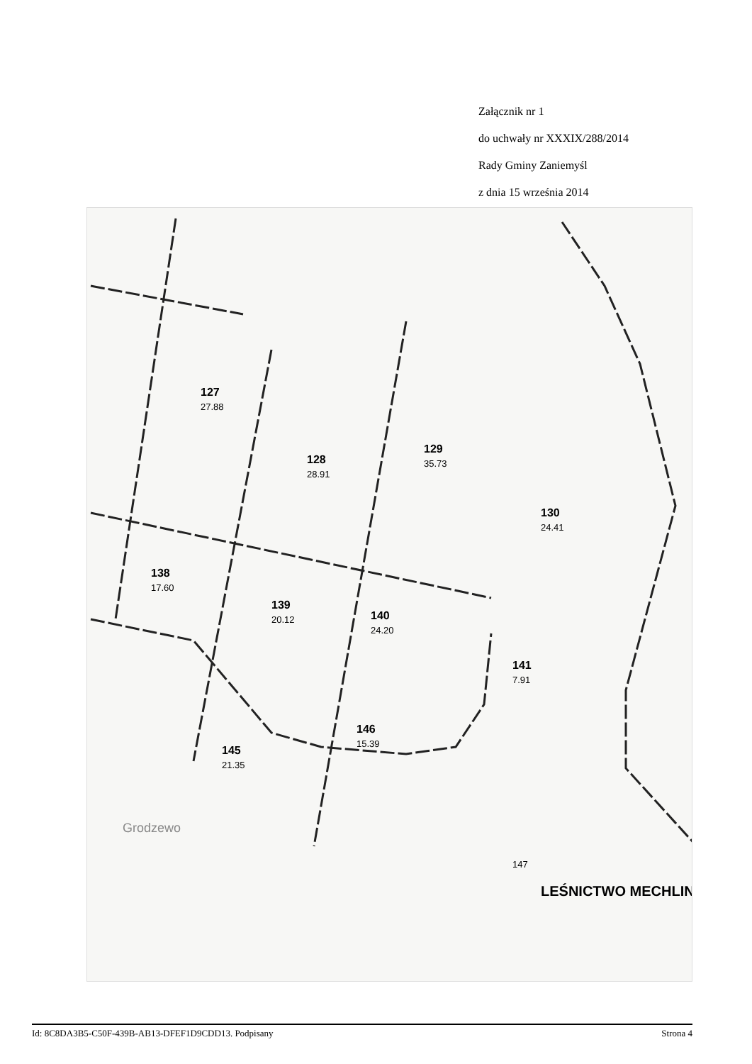Załącznik nr 1
do uchwały nr XXXIX/288/2014
Rady Gminy Zaniemyśl
z dnia 15 września 2014
127
128
129
130
138
139
140
141
145
146
LEŚNICTWO MECHLIN
27.88
28.91
35.73
24.41
17.60
20.12
24.20
7.91
21.35
15.39
147
Grodzewo
Id: 8C8DA3B5-C50F-439B-AB13-DFEF1D9CDD13. Podpisany Strona 4